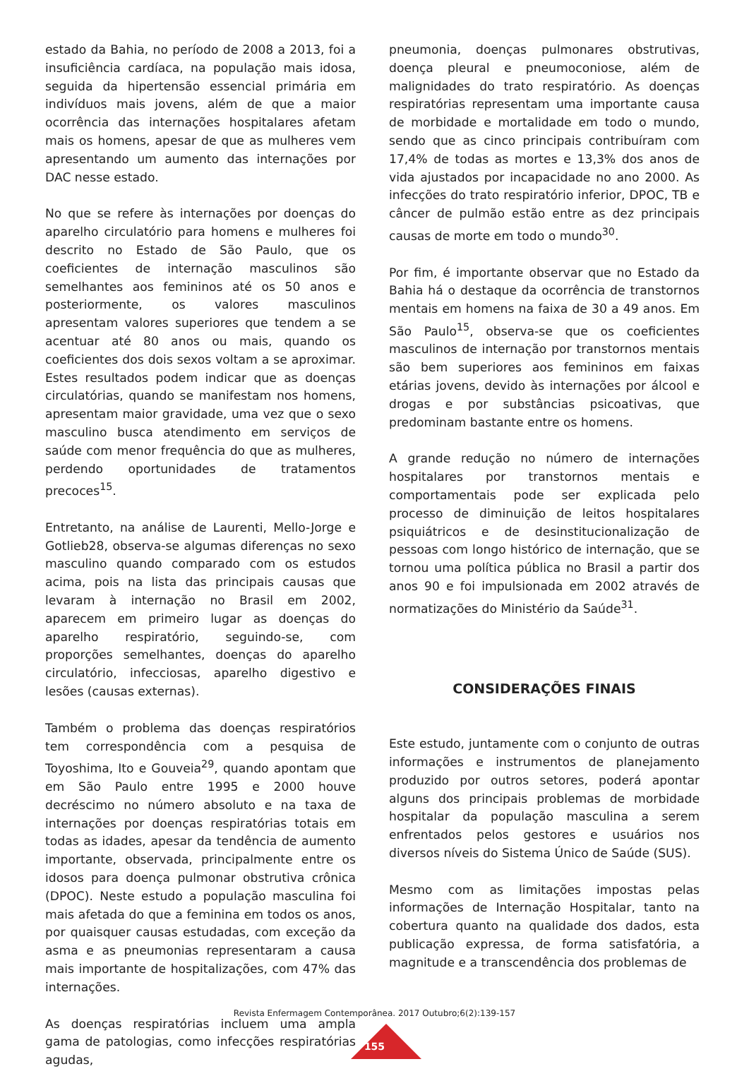estado da Bahia, no período de 2008 a 2013, foi a insuficiência cardíaca, na população mais idosa, seguida da hipertensão essencial primária em indivíduos mais jovens, além de que a maior ocorrência das internações hospitalares afetam mais os homens, apesar de que as mulheres vem apresentando um aumento das internações por DAC nesse estado.
No que se refere às internações por doenças do aparelho circulatório para homens e mulheres foi descrito no Estado de São Paulo, que os coeficientes de internação masculinos são semelhantes aos femininos até os 50 anos e posteriormente, os valores masculinos apresentam valores superiores que tendem a se acentuar até 80 anos ou mais, quando os coeficientes dos dois sexos voltam a se aproximar. Estes resultados podem indicar que as doenças circulatórias, quando se manifestam nos homens, apresentam maior gravidade, uma vez que o sexo masculino busca atendimento em serviços de saúde com menor frequência do que as mulheres, perdendo oportunidades de tratamentos precoces<sup>15</sup>.
Entretanto, na análise de Laurenti, Mello-Jorge e Gotlieb28, observa-se algumas diferenças no sexo masculino quando comparado com os estudos acima, pois na lista das principais causas que levaram à internação no Brasil em 2002, aparecem em primeiro lugar as doenças do aparelho respiratório, seguindo-se, com proporções semelhantes, doenças do aparelho circulatório, infecciosas, aparelho digestivo e lesões (causas externas).
Também o problema das doenças respiratórios tem correspondência com a pesquisa de Toyoshima, Ito e Gouveia<sup>29</sup>, quando apontam que em São Paulo entre 1995 e 2000 houve decréscimo no número absoluto e na taxa de internações por doenças respiratórias totais em todas as idades, apesar da tendência de aumento importante, observada, principalmente entre os idosos para doença pulmonar obstrutiva crônica (DPOC). Neste estudo a população masculina foi mais afetada do que a feminina em todos os anos, por quaisquer causas estudadas, com exceção da asma e as pneumonias representaram a causa mais importante de hospitalizações, com 47% das internações.
As doenças respiratórias incluem uma ampla gama de patologias, como infecções respiratórias agudas,
pneumonia, doenças pulmonares obstrutivas, doença pleural e pneumoconiose, além de malignidades do trato respiratório. As doenças respiratórias representam uma importante causa de morbidade e mortalidade em todo o mundo, sendo que as cinco principais contribuíram com 17,4% de todas as mortes e 13,3% dos anos de vida ajustados por incapacidade no ano 2000. As infecções do trato respiratório inferior, DPOC, TB e câncer de pulmão estão entre as dez principais causas de morte em todo o mundo<sup>30</sup>.
Por fim, é importante observar que no Estado da Bahia há o destaque da ocorrência de transtornos mentais em homens na faixa de 30 a 49 anos. Em São Paulo<sup>15</sup>, observa-se que os coeficientes masculinos de internação por transtornos mentais são bem superiores aos femininos em faixas etárias jovens, devido às internações por álcool e drogas e por substâncias psicoativas, que predominam bastante entre os homens.
A grande redução no número de internações hospitalares por transtornos mentais e comportamentais pode ser explicada pelo processo de diminuição de leitos hospitalares psiquiátricos e de desinstitucionalização de pessoas com longo histórico de internação, que se tornou uma política pública no Brasil a partir dos anos 90 e foi impulsionada em 2002 através de normatizações do Ministério da Saúde<sup>31</sup>.
CONSIDERAÇÕES FINAIS
Este estudo, juntamente com o conjunto de outras informações e instrumentos de planejamento produzido por outros setores, poderá apontar alguns dos principais problemas de morbidade hospitalar da população masculina a serem enfrentados pelos gestores e usuários nos diversos níveis do Sistema Único de Saúde (SUS).
Mesmo com as limitações impostas pelas informações de Internação Hospitalar, tanto na cobertura quanto na qualidade dos dados, esta publicação expressa, de forma satisfatória, a magnitude e a transcendência dos problemas de
Revista Enfermagem Contemporânea. 2017 Outubro;6(2):139-157
155